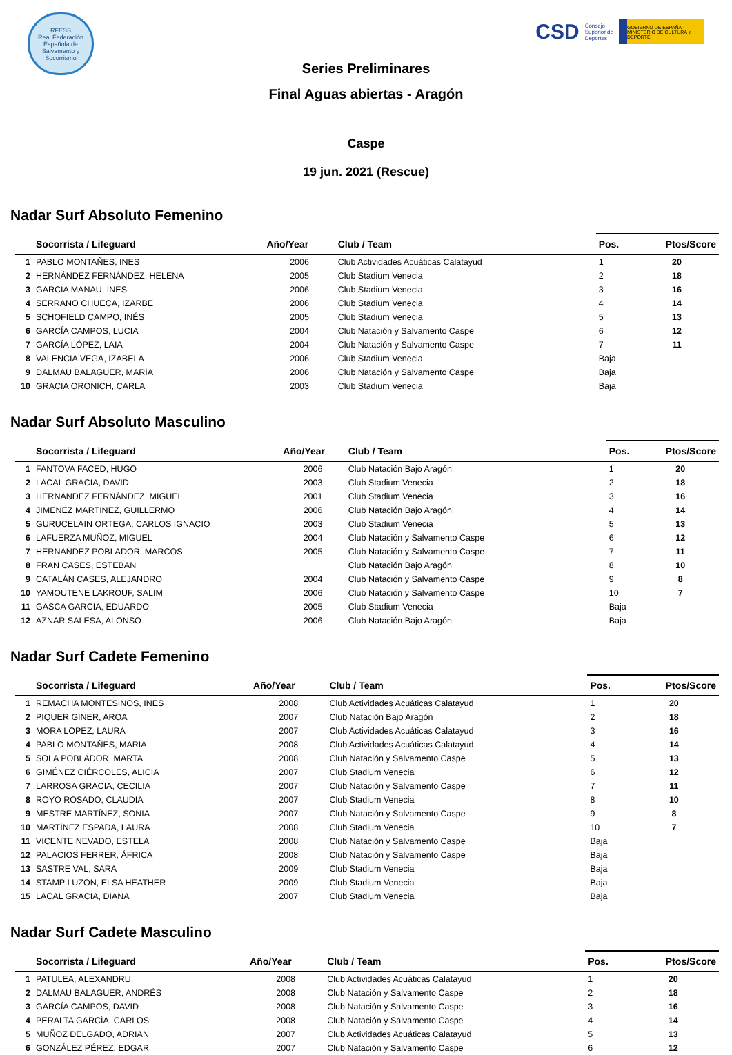RFESS
Real Federación Española de Salvamento y Socorrismo
CSD Consejo
Superior de
Deportes
GOBIERNO DE ESPAÑA · MINISTERIO DE CULTURA Y DEPORTE
Series Preliminares
Final Aguas abiertas - Aragón
Caspe
19 jun. 2021 (Rescue)
Nadar Surf Absoluto Femenino
| Socorrista / Lifeguard | | Año/Year | Club / Team | Pos. | Ptos/Score |
| --- | --- | --- | --- | --- | --- |
| 1 | PABLO MONTAÑES, INES | 2006 | Club Actividades Acuáticas Calatayud | 1 | 20 |
| 2 | HERNÁNDEZ FERNÁNDEZ, HELENA | 2005 | Club Stadium Venecia | 2 | 18 |
| 3 | GARCIA MANAU, INES | 2006 | Club Stadium Venecia | 3 | 16 |
| 4 | SERRANO CHUECA, IZARBE | 2006 | Club Stadium Venecia | 4 | 14 |
| 5 | SCHOFIELD CAMPO, INÉS | 2005 | Club Stadium Venecia | 5 | 13 |
| 6 | GARCÍA CAMPOS, LUCIA | 2004 | Club Natación y Salvamento Caspe | 6 | 12 |
| 7 | GARCÍA LÓPEZ, LAIA | 2004 | Club Natación y Salvamento Caspe | 7 | 11 |
| 8 | VALENCIA VEGA, IZABELA | 2006 | Club Stadium Venecia | Baja | |
| 9 | DALMAU BALAGUER, MARÍA | 2006 | Club Natación y Salvamento Caspe | Baja | |
| 10 | GRACIA ORONICH, CARLA | 2003 | Club Stadium Venecia | Baja | |
Nadar Surf Absoluto Masculino
| Socorrista / Lifeguard | | Año/Year | Club / Team | Pos. | Ptos/Score |
| --- | --- | --- | --- | --- | --- |
| 1 | FANTOVA FACED, HUGO | 2006 | Club Natación Bajo Aragón | 1 | 20 |
| 2 | LACAL GRACIA, DAVID | 2003 | Club Stadium Venecia | 2 | 18 |
| 3 | HERNÁNDEZ FERNÁNDEZ, MIGUEL | 2001 | Club Stadium Venecia | 3 | 16 |
| 4 | JIMENEZ MARTINEZ, GUILLERMO | 2006 | Club Natación Bajo Aragón | 4 | 14 |
| 5 | GURUCELAIN ORTEGA, CARLOS IGNACIO | 2003 | Club Stadium Venecia | 5 | 13 |
| 6 | LAFUERZA MUÑOZ, MIGUEL | 2004 | Club Natación y Salvamento Caspe | 6 | 12 |
| 7 | HERNÁNDEZ POBLADOR, MARCOS | 2005 | Club Natación y Salvamento Caspe | 7 | 11 |
| 8 | FRAN CASES, ESTEBAN | | Club Natación Bajo Aragón | 8 | 10 |
| 9 | CATALÁN CASES, ALEJANDRO | 2004 | Club Natación y Salvamento Caspe | 9 | 8 |
| 10 | YAMOUTENE LAKROUF, SALIM | 2006 | Club Natación y Salvamento Caspe | 10 | 7 |
| 11 | GASCA GARCIA, EDUARDO | 2005 | Club Stadium Venecia | Baja | |
| 12 | AZNAR SALESA, ALONSO | 2006 | Club Natación Bajo Aragón | Baja | |
Nadar Surf Cadete Femenino
| Socorrista / Lifeguard | | Año/Year | Club / Team | Pos. | Ptos/Score |
| --- | --- | --- | --- | --- | --- |
| 1 | REMACHA MONTESINOS, INES | 2008 | Club Actividades Acuáticas Calatayud | 1 | 20 |
| 2 | PIQUER GINER, AROA | 2007 | Club Natación Bajo Aragón | 2 | 18 |
| 3 | MORA LOPEZ, LAURA | 2007 | Club Actividades Acuáticas Calatayud | 3 | 16 |
| 4 | PABLO MONTAÑES, MARIA | 2008 | Club Actividades Acuáticas Calatayud | 4 | 14 |
| 5 | SOLA POBLADOR, MARTA | 2008 | Club Natación y Salvamento Caspe | 5 | 13 |
| 6 | GIMÉNEZ CIÉRCOLES, ALICIA | 2007 | Club Stadium Venecia | 6 | 12 |
| 7 | LARROSA GRACIA, CECILIA | 2007 | Club Natación y Salvamento Caspe | 7 | 11 |
| 8 | ROYO ROSADO, CLAUDIA | 2007 | Club Stadium Venecia | 8 | 10 |
| 9 | MESTRE MARTÍNEZ, SONIA | 2007 | Club Natación y Salvamento Caspe | 9 | 8 |
| 10 | MARTÍNEZ ESPADA, LAURA | 2008 | Club Stadium Venecia | 10 | 7 |
| 11 | VICENTE NEVADO, ESTELA | 2008 | Club Natación y Salvamento Caspe | Baja | |
| 12 | PALACIOS FERRER, ÁFRICA | 2008 | Club Natación y Salvamento Caspe | Baja | |
| 13 | SASTRE VAL, SARA | 2009 | Club Stadium Venecia | Baja | |
| 14 | STAMP LUZON, ELSA HEATHER | 2009 | Club Stadium Venecia | Baja | |
| 15 | LACAL GRACIA, DIANA | 2007 | Club Stadium Venecia | Baja | |
Nadar Surf Cadete Masculino
| Socorrista / Lifeguard | | Año/Year | Club / Team | Pos. | Ptos/Score |
| --- | --- | --- | --- | --- | --- |
| 1 | PATULEA, ALEXANDRU | 2008 | Club Actividades Acuáticas Calatayud | 1 | 20 |
| 2 | DALMAU BALAGUER, ANDRÉS | 2008 | Club Natación y Salvamento Caspe | 2 | 18 |
| 3 | GARCÍA CAMPOS, DAVID | 2008 | Club Natación y Salvamento Caspe | 3 | 16 |
| 4 | PERALTA GARCÍA, CARLOS | 2008 | Club Natación y Salvamento Caspe | 4 | 14 |
| 5 | MUÑOZ DELGADO, ADRIAN | 2007 | Club Actividades Acuáticas Calatayud | 5 | 13 |
| 6 | GONZÁLEZ PÉREZ, EDGAR | 2007 | Club Natación y Salvamento Caspe | 6 | 12 |